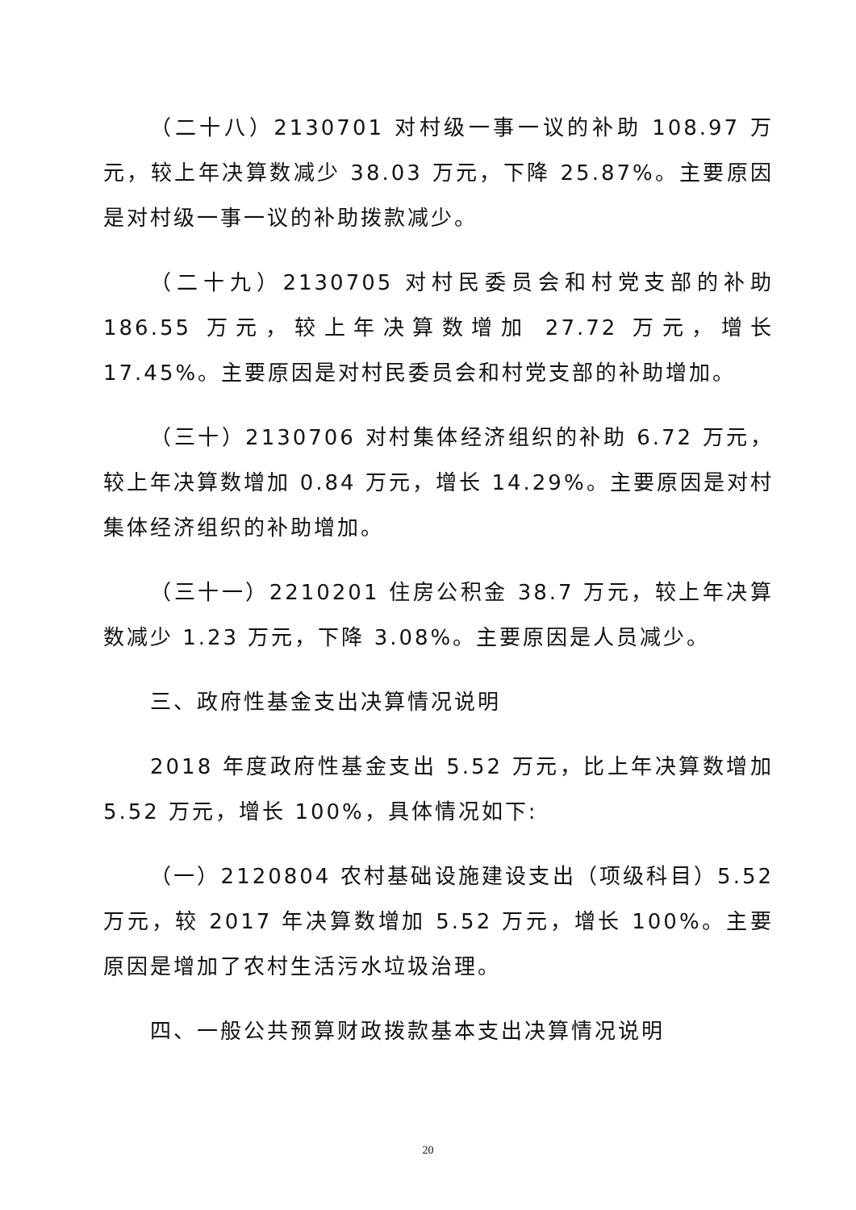（二十八）2130701 对村级一事一议的补助 108.97 万元，较上年决算数减少 38.03 万元，下降 25.87%。主要原因是对村级一事一议的补助拨款减少。
（二十九）2130705 对村民委员会和村党支部的补助 186.55 万元，较上年决算数增加 27.72 万元，增长 17.45%。主要原因是对村民委员会和村党支部的补助增加。
（三十）2130706 对村集体经济组织的补助 6.72 万元，较上年决算数增加 0.84 万元，增长 14.29%。主要原因是对村集体经济组织的补助增加。
（三十一）2210201 住房公积金 38.7 万元，较上年决算数减少 1.23 万元，下降 3.08%。主要原因是人员减少。
三、政府性基金支出决算情况说明
2018 年度政府性基金支出 5.52 万元，比上年决算数增加 5.52 万元，增长 100%，具体情况如下:
（一）2120804 农村基础设施建设支出（项级科目）5.52 万元，较 2017 年决算数增加 5.52 万元，增长 100%。主要原因是增加了农村生活污水垃圾治理。
四、一般公共预算财政拨款基本支出决算情况说明
20